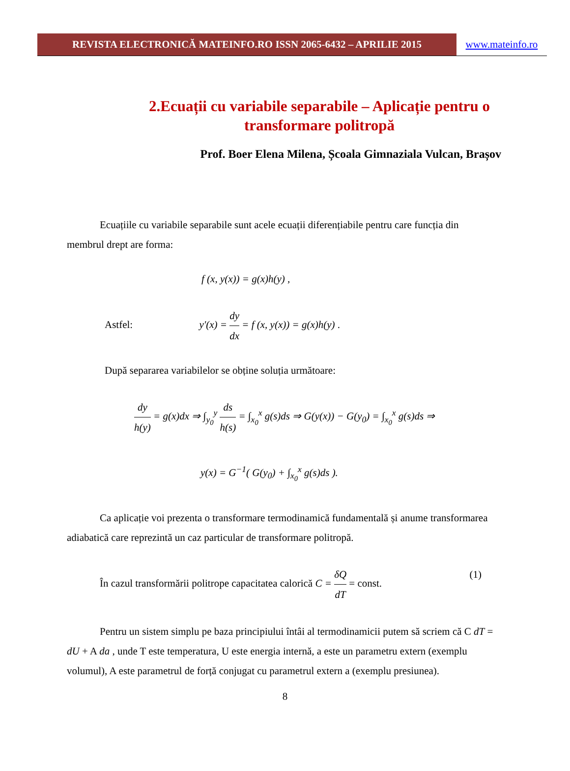REVISTA ELECTRONICĂ MATEINFO.RO ISSN 2065-6432 – APRILIE 2015 www.mateinfo.ro
2.Ecuații cu variabile separabile – Aplicație pentru o transformare politropă
Prof. Boer Elena Milena, Școala Gimnaziala Vulcan, Brașov
Ecuațiile cu variabile separabile sunt acele ecuații diferențiabile pentru care funcția din membrul drept are forma:
f (x, y(x)) = g(x)h(y) ,
Astfel: y'(x) = dy dx = f (x, y(x)) = g(x)h(y) .
După separarea variabilelor se obține soluția următoare:
dy h(y) = g(x)dx ⇒ ∫<sub>y<sub>0</sub></sub><sup>y</sup> ds h(s) = ∫<sub>x<sub>0</sub></sub><sup>x</sup> g(s)ds ⇒ G(y(x)) − G(y<sub>0</sub>) = ∫<sub>x<sub>0</sub></sub><sup>x</sup> g(s)ds ⇒
y(x) = G<sup>−1</sup>( G(y<sub>0</sub>) + ∫<sub>x<sub>0</sub></sub><sup>x</sup> g(s)ds ).
Ca aplicație voi prezenta o transformare termodinamică fundamentală și anume transformarea adiabatică care reprezintă un caz particular de transformare politropă.
În cazul transformării politrope capacitatea calorică C = δQ dT = const. (1)
Pentru un sistem simplu pe baza principiului întâi al termodinamicii putem să scriem că C dT = dU + A da , unde T este temperatura, U este energia internă, a este un parametru extern (exemplu volumul), A este parametrul de forță conjugat cu parametrul extern a (exemplu presiunea).
8